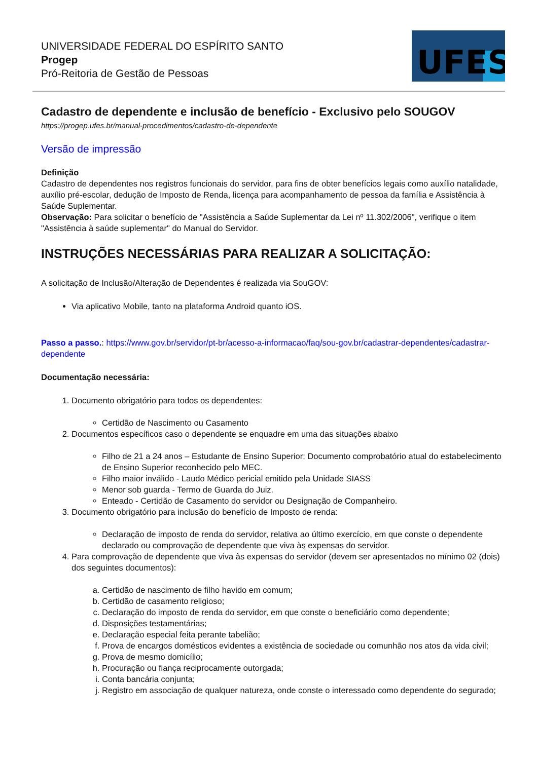UNIVERSIDADE FEDERAL DO ESPÍRITO SANTO
Progep
Pró-Reitoria de Gestão de Pessoas
UFES
Cadastro de dependente e inclusão de benefício - Exclusivo pelo SOUGOV
https://progep.ufes.br/manual-procedimentos/cadastro-de-dependente
Versão de impressão
Definição
Cadastro de dependentes nos registros funcionais do servidor, para fins de obter benefícios legais como auxílio natalidade, auxílio pré-escolar, dedução de Imposto de Renda, licença para acompanhamento de pessoa da família e Assistência à Saúde Suplementar.
Observação: Para solicitar o benefício de "Assistência a Saúde Suplementar da Lei nº 11.302/2006", verifique o item "Assistência à saúde suplementar" do Manual do Servidor.
INSTRUÇÕES NECESSÁRIAS PARA REALIZAR A SOLICITAÇÃO:
A solicitação de Inclusão/Alteração de Dependentes é realizada via SouGOV:
Via aplicativo Mobile, tanto na plataforma Android quanto iOS.
Passo a passo.: https://www.gov.br/servidor/pt-br/acesso-a-informacao/faq/sou-gov.br/cadastrar-dependentes/cadastrar-dependente
Documentação necessária:
1. Documento obrigatório para todos os dependentes:
Certidão de Nascimento ou Casamento
2. Documentos específicos caso o dependente se enquadre em uma das situações abaixo
Filho de 21 a 24 anos – Estudante de Ensino Superior: Documento comprobatório atual do estabelecimento de Ensino Superior reconhecido pelo MEC.
Filho maior inválido - Laudo Médico pericial emitido pela Unidade SIASS
Menor sob guarda - Termo de Guarda do Juiz.
Enteado - Certidão de Casamento do servidor ou Designação de Companheiro.
3. Documento obrigatório para inclusão do benefício de Imposto de renda:
Declaração de imposto de renda do servidor, relativa ao último exercício, em que conste o dependente declarado ou comprovação de dependente que viva às expensas do servidor.
4. Para comprovação de dependente que viva às expensas do servidor (devem ser apresentados no mínimo 02 (dois) dos seguintes documentos):
a. Certidão de nascimento de filho havido em comum;
b. Certidão de casamento religioso;
c. Declaração do imposto de renda do servidor, em que conste o beneficiário como dependente;
d. Disposições testamentárias;
e. Declaração especial feita perante tabelião;
f. Prova de encargos domésticos evidentes a existência de sociedade ou comunhão nos atos da vida civil;
g. Prova de mesmo domicílio;
h. Procuração ou fiança reciprocamente outorgada;
i. Conta bancária conjunta;
j. Registro em associação de qualquer natureza, onde conste o interessado como dependente do segurado;